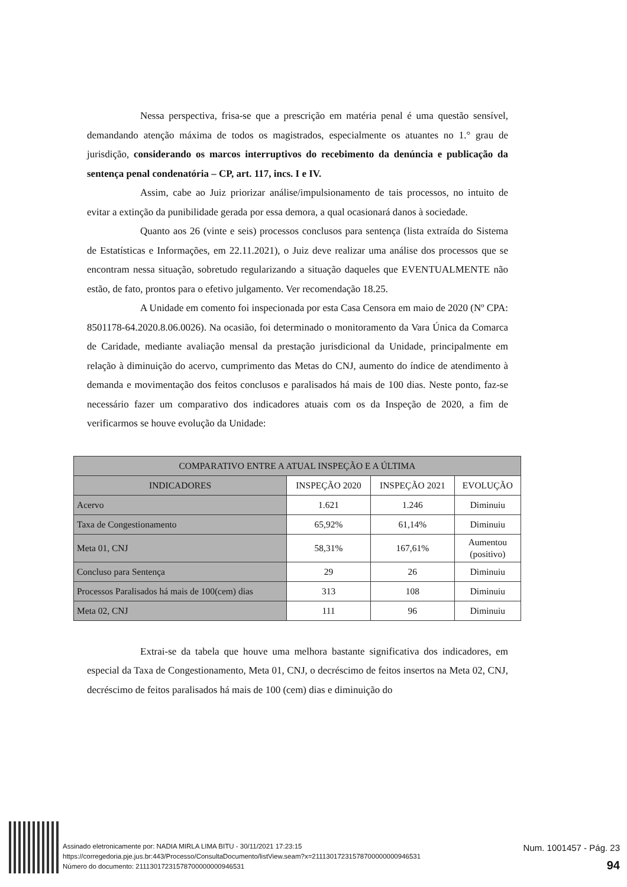Nessa perspectiva, frisa-se que a prescrição em matéria penal é uma questão sensível, demandando atenção máxima de todos os magistrados, especialmente os atuantes no 1.° grau de jurisdição, considerando os marcos interruptivos do recebimento da denúncia e publicação da sentença penal condenatória – CP, art. 117, incs. I e IV.
Assim, cabe ao Juiz priorizar análise/impulsionamento de tais processos, no intuito de evitar a extinção da punibilidade gerada por essa demora, a qual ocasionará danos à sociedade.
Quanto aos 26 (vinte e seis) processos conclusos para sentença (lista extraída do Sistema de Estatísticas e Informações, em 22.11.2021), o Juiz deve realizar uma análise dos processos que se encontram nessa situação, sobretudo regularizando a situação daqueles que EVENTUALMENTE não estão, de fato, prontos para o efetivo julgamento. Ver recomendação 18.25.
A Unidade em comento foi inspecionada por esta Casa Censora em maio de 2020 (Nº CPA: 8501178-64.2020.8.06.0026). Na ocasião, foi determinado o monitoramento da Vara Única da Comarca de Caridade, mediante avaliação mensal da prestação jurisdicional da Unidade, principalmente em relação à diminuição do acervo, cumprimento das Metas do CNJ, aumento do índice de atendimento à demanda e movimentação dos feitos conclusos e paralisados há mais de 100 dias. Neste ponto, faz-se necessário fazer um comparativo dos indicadores atuais com os da Inspeção de 2020, a fim de verificarmos se houve evolução da Unidade:
| COMPARATIVO ENTRE A ATUAL INSPEÇÃO E A ÚLTIMA | | | |
| --- | --- | --- | --- |
| INDICADORES | INSPEÇÃO 2020 | INSPEÇÃO 2021 | EVOLUÇÃO |
| Acervo | 1.621 | 1.246 | Diminuiu |
| Taxa de Congestionamento | 65,92% | 61,14% | Diminuiu |
| Meta 01, CNJ | 58,31% | 167,61% | Aumentou (positivo) |
| Concluso para Sentença | 29 | 26 | Diminuiu |
| Processos Paralisados há mais de 100(cem) dias | 313 | 108 | Diminuiu |
| Meta 02, CNJ | 111 | 96 | Diminuiu |
Extrai-se da tabela que houve uma melhora bastante significativa dos indicadores, em especial da Taxa de Congestionamento, Meta 01, CNJ, o decréscimo de feitos insertos na Meta 02, CNJ, decréscimo de feitos paralisados há mais de 100 (cem) dias e diminuição do
Assinado eletronicamente por: NADIA MIRLA LIMA BITU - 30/11/2021 17:23:15
https://corregedoria.pje.jus.br:443/Processo/ConsultaDocumento/listView.seam?x=21113017231578700000000946531
Número do documento: 21113017231578700000000946531
Num. 1001457 - Pág. 23
94